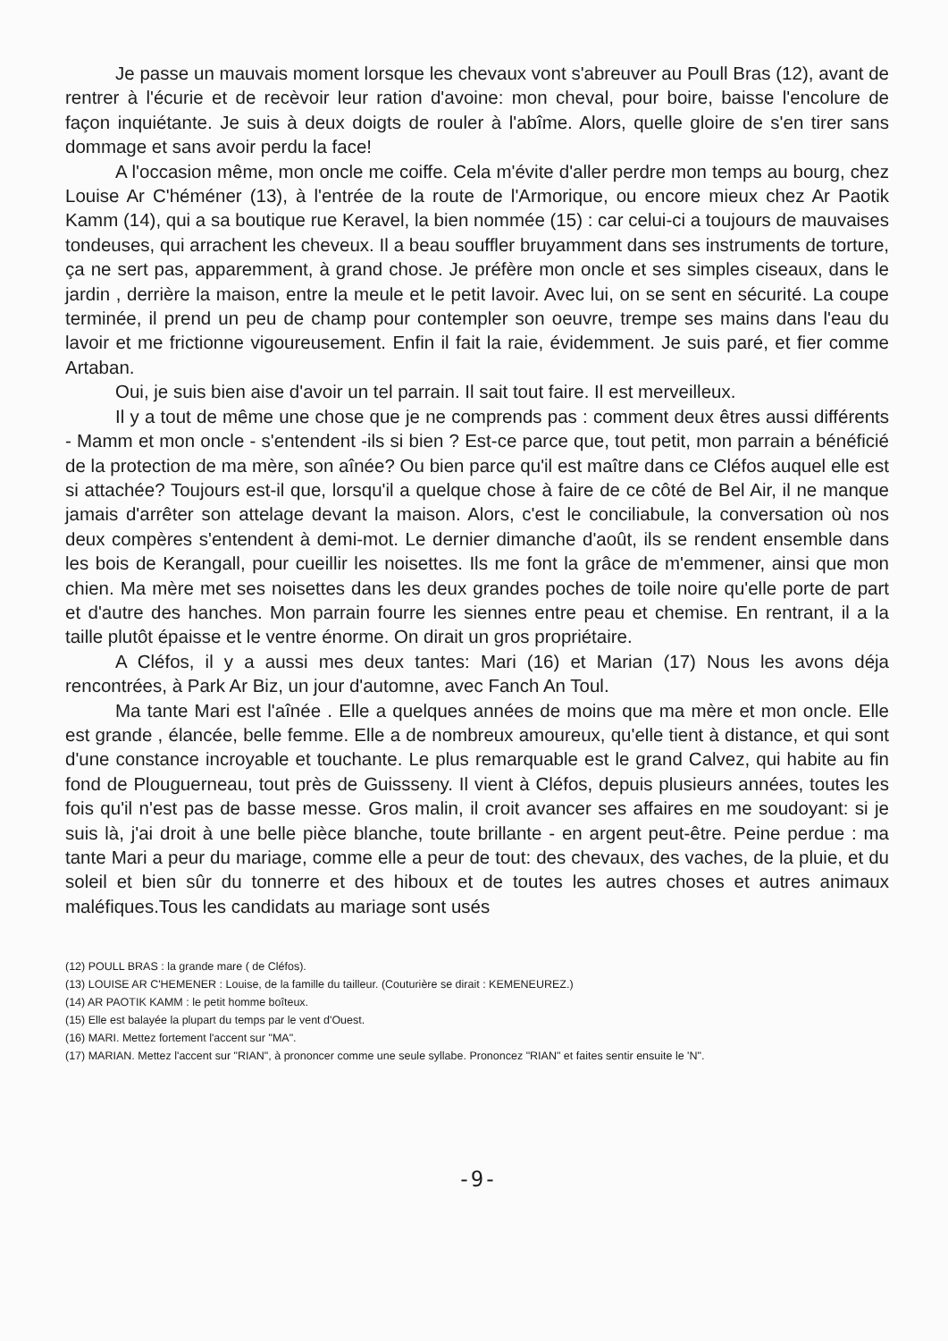Je passe un mauvais moment lorsque les chevaux vont s'abreuver au Poull Bras (12), avant de rentrer à l'écurie et de recèvoir leur ration d'avoine: mon cheval, pour boire, baisse l'encolure de façon inquiétante. Je suis à deux doigts de rouler à l'abîme. Alors, quelle gloire de s'en tirer sans dommage et sans avoir perdu la face!
A l'occasion même, mon oncle me coiffe. Cela m'évite d'aller perdre mon temps au bourg, chez Louise Ar C'héméner (13), à l'entrée de la route de l'Armorique, ou encore mieux chez Ar Paotik Kamm (14), qui a sa boutique rue Keravel, la bien nommée (15) : car celui-ci a toujours de mauvaises tondeuses, qui arrachent les cheveux. Il a beau souffler bruyamment dans ses instruments de torture, ça ne sert pas, apparemment, à grand chose. Je préfère mon oncle et ses simples ciseaux, dans le jardin , derrière la maison, entre la meule et le petit lavoir. Avec lui, on se sent en sécurité. La coupe terminée, il prend un peu de champ pour contempler son oeuvre, trempe ses mains dans l'eau du lavoir et me frictionne vigoureusement. Enfin il fait la raie, évidemment. Je suis paré, et fier comme Artaban.
Oui, je suis bien aise d'avoir un tel parrain. Il sait tout faire. Il est merveilleux.
Il y a tout de même une chose que je ne comprends pas : comment deux êtres aussi différents - Mamm et mon oncle - s'entendent -ils si bien ? Est-ce parce que, tout petit, mon parrain a bénéficié de la protection de ma mère, son aînée? Ou bien parce qu'il est maître dans ce Cléfos auquel elle est si attachée? Toujours est-il que, lorsqu'il a quelque chose à faire de ce côté de Bel Air, il ne manque jamais d'arrêter son attelage devant la maison. Alors, c'est le conciliabule, la conversation où nos deux compères s'entendent à demi-mot. Le dernier dimanche d'août, ils se rendent ensemble dans les bois de Kerangall, pour cueillir les noisettes. Ils me font la grâce de m'emmener, ainsi que mon chien. Ma mère met ses noisettes dans les deux grandes poches de toile noire qu'elle porte de part et d'autre des hanches. Mon parrain fourre les siennes entre peau et chemise. En rentrant, il a la taille plutôt épaisse et le ventre énorme. On dirait un gros propriétaire.
A Cléfos, il y a aussi mes deux tantes: Mari (16) et Marian (17) Nous les avons déja rencontrées, à Park Ar Biz, un jour d'automne, avec Fanch An Toul.
Ma tante Mari est l'aînée . Elle a quelques années de moins que ma mère et mon oncle. Elle est grande , élancée, belle femme. Elle a de nombreux amoureux, qu'elle tient à distance, et qui sont d'une constance incroyable et touchante. Le plus remarquable est le grand Calvez, qui habite au fin fond de Plouguerneau, tout près de Guissseny. Il vient à Cléfos, depuis plusieurs années, toutes les fois qu'il n'est pas de basse messe. Gros malin, il croit avancer ses affaires en me soudoyant: si je suis là, j'ai droit à une belle pièce blanche, toute brillante - en argent peut-être. Peine perdue : ma tante Mari a peur du mariage, comme elle a peur de tout: des chevaux, des vaches, de la pluie, et du soleil et bien sûr du tonnerre et des hiboux et de toutes les autres choses et autres animaux maléfiques.Tous les candidats au mariage sont usés
(12) POULL BRAS : la grande mare ( de Cléfos).
(13) LOUISE AR C'HEMENER : Louise, de la famille du tailleur. (Couturière se dirait : KEMENEUREZ.)
(14) AR PAOTIK KAMM : le petit homme boîteux.
(15) Elle est balayée la plupart du temps par le vent d'Ouest.
(16) MARI. Mettez fortement l'accent sur "MA".
(17) MARIAN. Mettez l'accent sur "RIAN", à prononcer comme une seule syllabe. Prononcez "RIAN" et faites sentir ensuite le 'N".
-9-